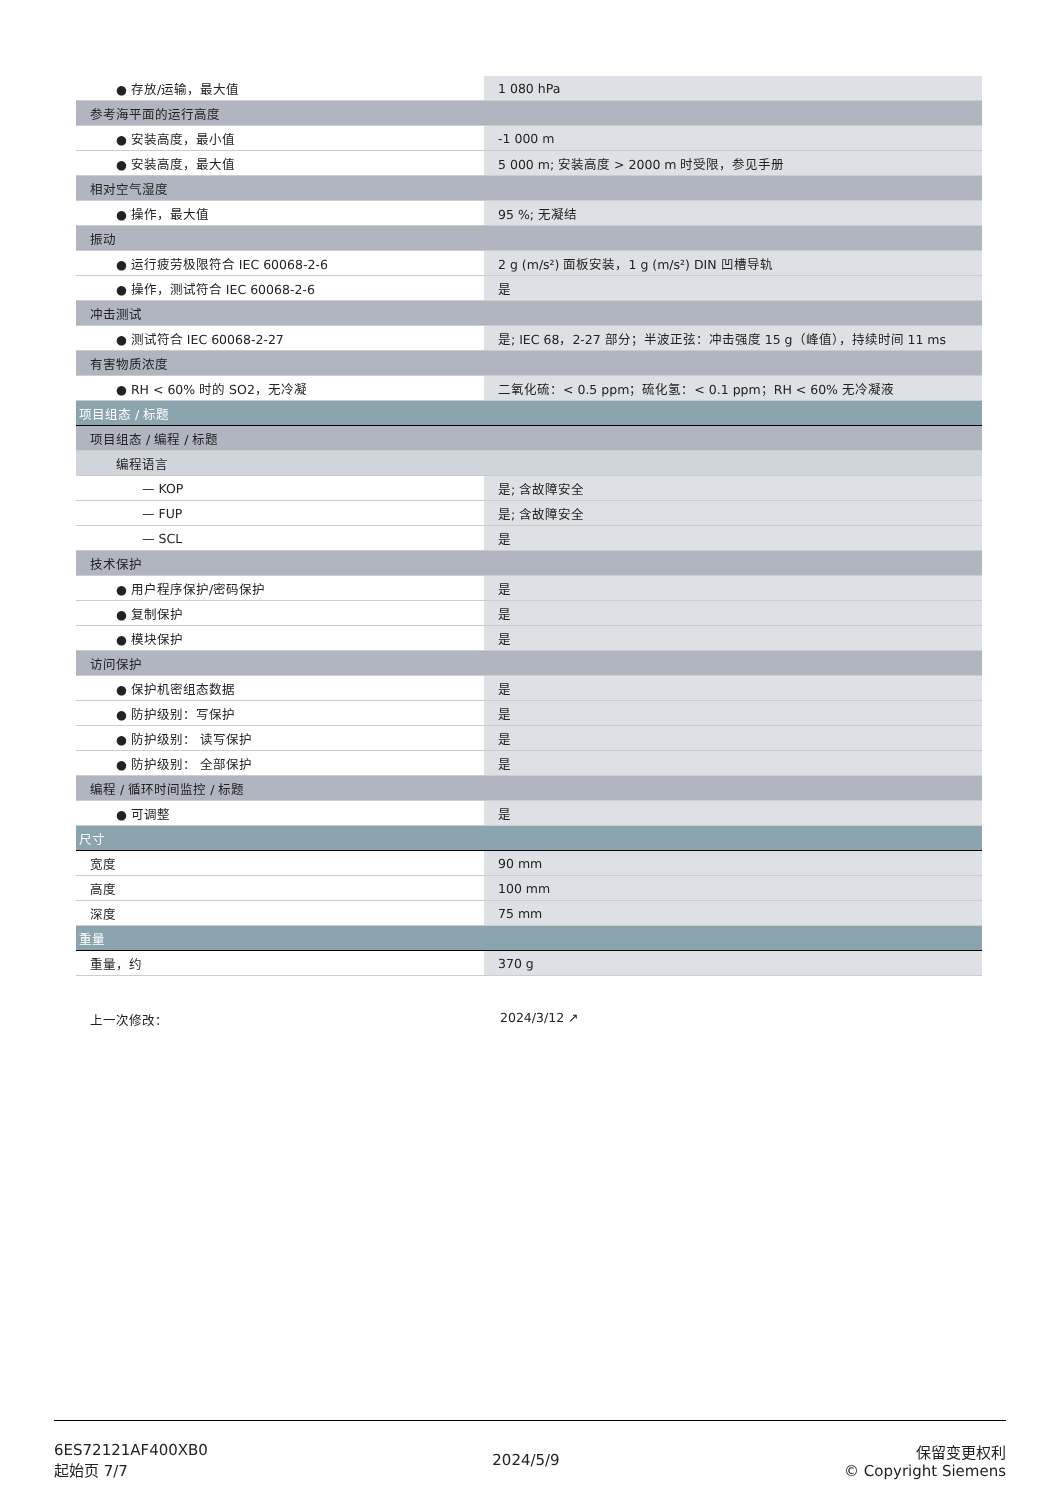| ● 存放/运输，最大值 | 1 080 hPa |
| 参考海平面的运行高度 | |
| ● 安装高度，最小值 | -1 000 m |
| ● 安装高度，最大值 | 5 000 m; 安装高度 > 2000 m 时受限，参见手册 |
| 相对空气湿度 | |
| ● 操作，最大值 | 95 %; 无凝结 |
| 振动 | |
| ● 运行疲劳极限符合 IEC 60068-2-6 | 2 g (m/s²) 面板安装，1 g (m/s²) DIN 凹槽导轨 |
| ● 操作，测试符合 IEC 60068-2-6 | 是 |
| 冲击测试 | |
| ● 测试符合 IEC 60068-2-27 | 是; IEC 68，2-27 部分；半波正弦：冲击强度 15 g（峰值），持续时间 11 ms |
| 有害物质浓度 | |
| ● RH < 60% 时的 SO2，无冷凝 | 二氧化硫：< 0.5 ppm；硫化氢：< 0.1 ppm；RH < 60% 无冷凝液 |
| 项目组态 / 标题 | |
| 项目组态 / 编程 / 标题 | |
| 编程语言 | |
| — KOP | 是; 含故障安全 |
| — FUP | 是; 含故障安全 |
| — SCL | 是 |
| 技术保护 | |
| ● 用户程序保护/密码保护 | 是 |
| ● 复制保护 | 是 |
| ● 模块保护 | 是 |
| 访问保护 | |
| ● 保护机密组态数据 | 是 |
| ● 防护级别：写保护 | 是 |
| ● 防护级别： 读写保护 | 是 |
| ● 防护级别： 全部保护 | 是 |
| 编程 / 循环时间监控 / 标题 | |
| ● 可调整 | 是 |
| 尺寸 | |
| 宽度 | 90 mm |
| 高度 | 100 mm |
| 深度 | 75 mm |
| 重量 | |
| 重量，约 | 370 g |
上一次修改： 2024/3/12 ↗
6ES72121AF400XB0
起始页 7/7
2024/5/9
保留变更权利
© Copyright Siemens